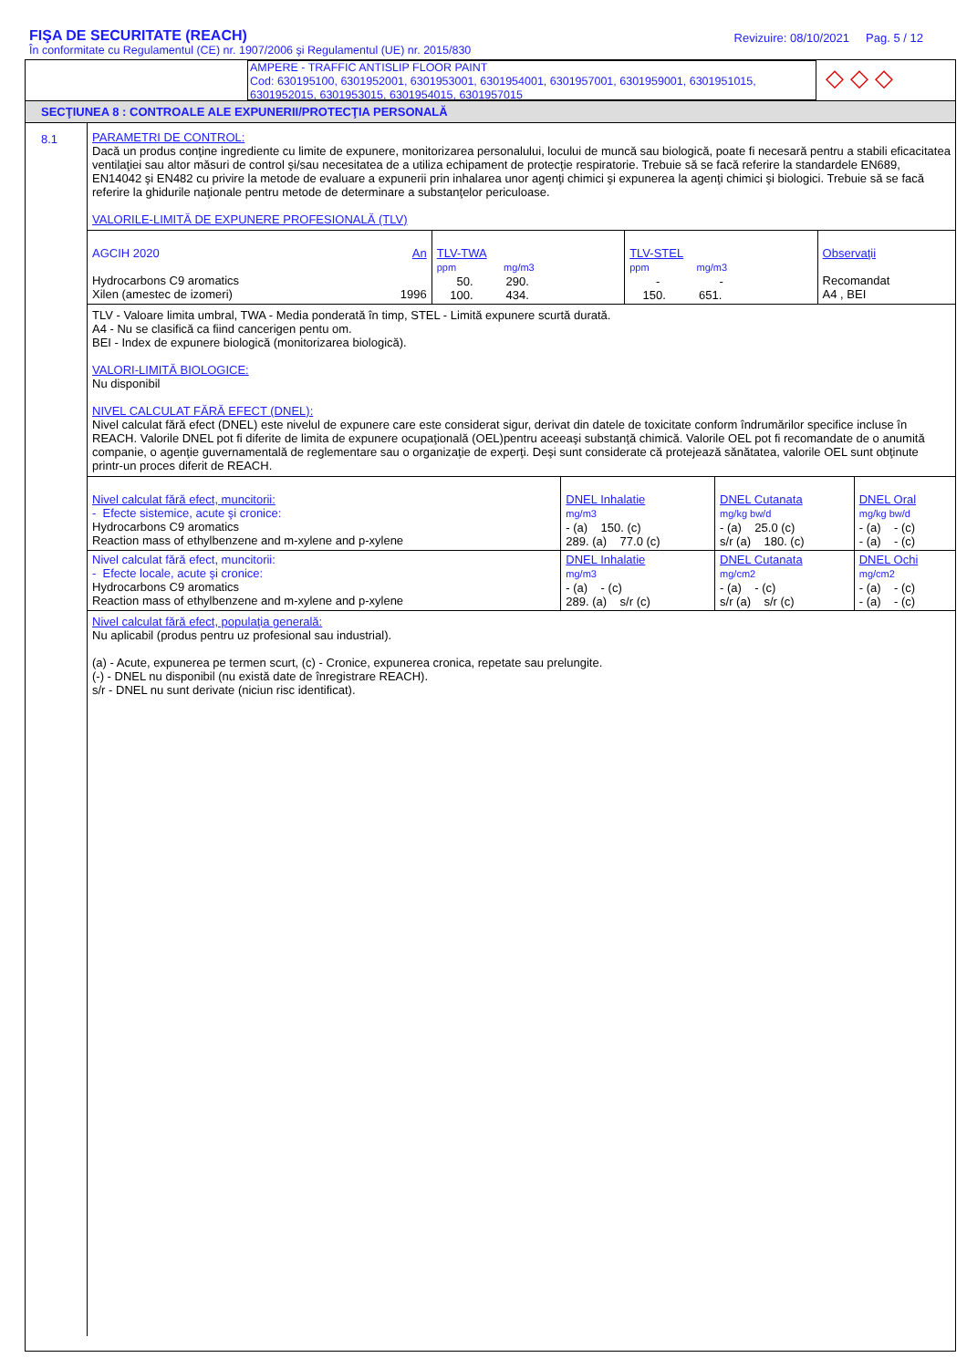FIŞA DE SECURITATE (REACH)
În conformitate cu Regulamentul (CE) nr. 1907/2006 şi Regulamentul (UE) nr. 2015/830
Revizuire: 08/10/2021 Pag. 5 / 12
AMPERE - TRAFFIC ANTISLIP FLOOR PAINT
Cod: 630195100, 6301952001, 6301953001, 6301954001, 6301957001, 6301959001, 6301951015, 6301952015, 6301953015, 6301954015, 6301957015
◇ ◇ ◇
SECŢIUNEA 8 : CONTROALE ALE EXPUNERII/PROTECŢIA PERSONALĂ
8.1
PARAMETRI DE CONTROL:
Dacă un produs conţine ingrediente cu limite de expunere, monitorizarea personalului, locului de muncă sau biologică, poate fi necesară pentru a stabili eficacitatea ventilaţiei sau altor măsuri de control şi/sau necesitatea de a utiliza echipament de protecţie respiratorie. Trebuie să se facă referire la standardele EN689, EN14042 şi EN482 cu privire la metode de evaluare a expunerii prin inhalarea unor agenţi chimici şi expunerea la agenţi chimici şi biologici. Trebuie să se facă referire la ghidurile naţionale pentru metode de determinare a substanţelor periculoase.
VALORILE-LIMITĂ DE EXPUNERE PROFESIONALĂ (TLV)
| AGCIH 2020 Hydrocarbons C9 aromatics Xilen (amestec de izomeri) | An 1996 | TLV-TWA ppm mg/m3 50. 290. 100. 434. | TLV-STEL ppm mg/m3 - - 150. 651. | Observaţii Recomandat A4 , BEI |
TLV - Valoare limita umbral, TWA - Media ponderată în timp, STEL - Limită expunere scurtă durată.
A4 - Nu se clasifică ca fiind cancerigen pentu om.
BEI - Index de expunere biologică (monitorizarea biologică).
VALORI-LIMITĂ BIOLOGICE:
Nu disponibil
NIVEL CALCULAT FĂRĂ EFECT (DNEL):
Nivel calculat fără efect (DNEL) este nivelul de expunere care este considerat sigur, derivat din datele de toxicitate conform îndrumărilor specifice incluse în REACH. Valorile DNEL pot fi diferite de limita de expunere ocupaţională (OEL)pentru aceeaşi substanţă chimică. Valorile OEL pot fi recomandate de o anumită companie, o agenţie guvernamentală de reglementare sau o organizaţie de experţi. Deşi sunt considerate că protejează sănătatea, valorile OEL sunt obţinute printr-un proces diferit de REACH.
| Nivel calculat fără efect, muncitorii: - Efecte sistemice, acute şi cronice: Hydrocarbons C9 aromatics Reaction mass of ethylbenzene and m-xylene and p-xylene | DNEL Inhalatie mg/m3 - (a) 150. (c) 289. (a) 77.0 (c) | DNEL Cutanata mg/kg bw/d - (a) 25.0 (c) s/r (a) 180. (c) | DNEL Oral mg/kg bw/d - (a) - (c) - (a) - (c) |
| Nivel calculat fără efect, muncitorii: - Efecte locale, acute şi cronice: Hydrocarbons C9 aromatics Reaction mass of ethylbenzene and m-xylene and p-xylene | DNEL Inhalatie mg/m3 - (a) - (c) 289. (a) s/r (c) | DNEL Cutanata mg/cm2 - (a) - (c) s/r (a) s/r (c) | DNEL Ochi mg/cm2 - (a) - (c) - (a) - (c) |
Nivel calculat fără efect, populaţia generală:
Nu aplicabil (produs pentru uz profesional sau industrial).
(a) - Acute, expunerea pe termen scurt, (c) - Cronice, expunerea cronica, repetate sau prelungite.
(-) - DNEL nu disponibil (nu există date de înregistrare REACH).
s/r - DNEL nu sunt derivate (niciun risc identificat).